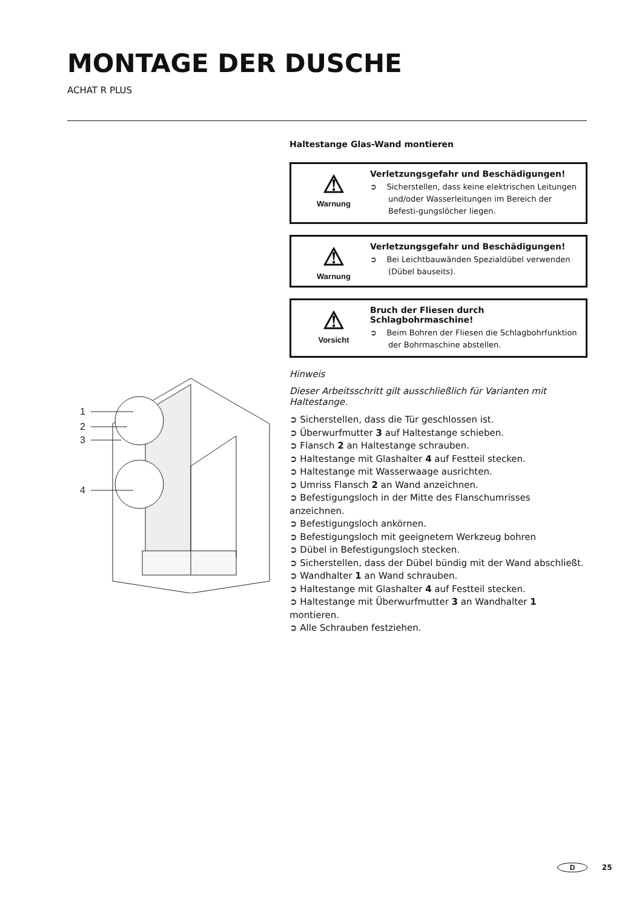MONTAGE DER DUSCHE
ACHAT R PLUS
1
2
3
4
Haltestange Glas-Wand montieren
⚠
Warnung
Verletzungsgefahr und Beschädigungen!
➲ Sicherstellen, dass keine elektrischen Leitungen und/oder Wasserleitungen im Bereich der Befesti-gungslöcher liegen.
⚠
Warnung
Verletzungsgefahr und Beschädigungen!
➲ Bei Leichtbauwänden Spezialdübel verwenden (Dübel bauseits).
⚠
Vorsicht
Bruch der Fliesen durch Schlagbohrmaschine!
➲ Beim Bohren der Fliesen die Schlagbohrfunktion der Bohrmaschine abstellen.
Hinweis
Dieser Arbeitsschritt gilt ausschließlich für Varianten mit Haltestange.
➲ Sicherstellen, dass die Tür geschlossen ist.
➲ Überwurfmutter 3 auf Haltestange schieben.
➲ Flansch 2 an Haltestange schrauben.
➲ Haltestange mit Glashalter 4 auf Festteil stecken.
➲ Haltestange mit Wasserwaage ausrichten.
➲ Umriss Flansch 2 an Wand anzeichnen.
➲ Befestigungsloch in der Mitte des Flanschumrisses anzeichnen.
➲ Befestigungsloch ankörnen.
➲ Befestigungsloch mit geeignetem Werkzeug bohren
➲ Dübel in Befestigungsloch stecken.
➲ Sicherstellen, dass der Dübel bündig mit der Wand abschließt.
➲ Wandhalter 1 an Wand schrauben.
➲ Haltestange mit Glashalter 4 auf Festteil stecken.
➲ Haltestange mit Überwurfmutter 3 an Wandhalter 1 montieren.
➲ Alle Schrauben festziehen.
D 25